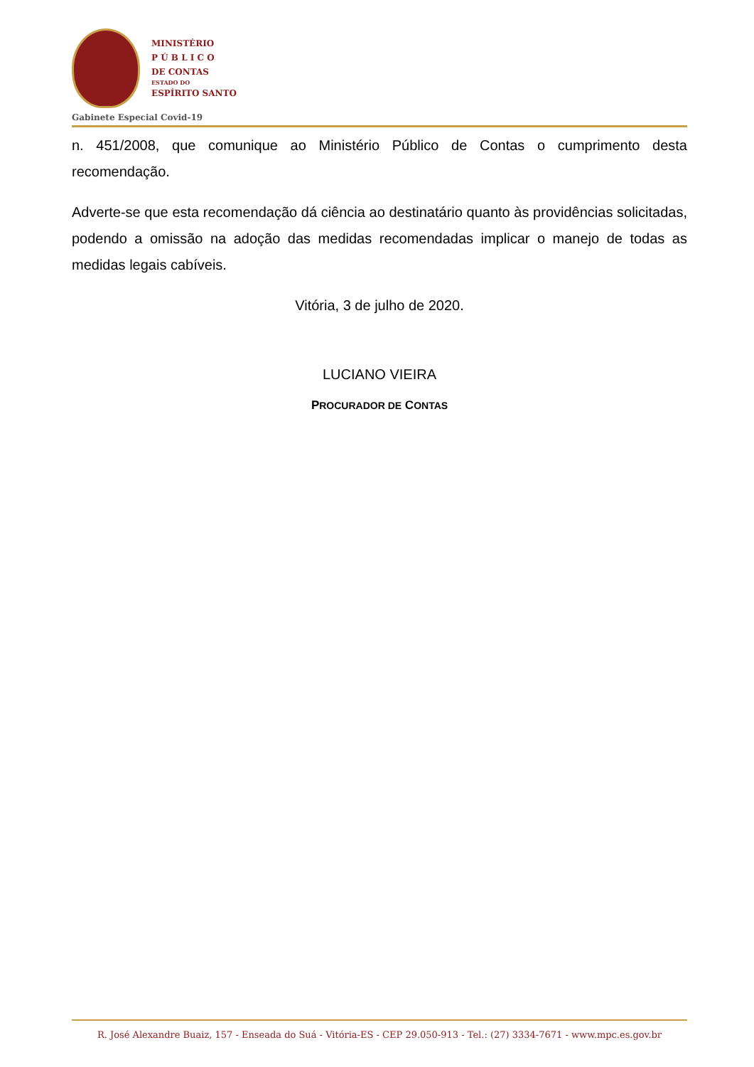MINISTÉRIO
P Ú B L I C O
DE CONTAS
ESTADO DO
ESPÍRITO SANTO
Gabinete Especial Covid-19
n. 451/2008, que comunique ao Ministério Público de Contas o cumprimento desta recomendação.
Adverte-se que esta recomendação dá ciência ao destinatário quanto às providências solicitadas, podendo a omissão na adoção das medidas recomendadas implicar o manejo de todas as medidas legais cabíveis.
Vitória, 3 de julho de 2020.
LUCIANO VIEIRA
PROCURADOR DE CONTAS
R. José Alexandre Buaiz, 157 - Enseada do Suá - Vitória-ES - CEP 29.050-913 - Tel.: (27) 3334-7671 - www.mpc.es.gov.br